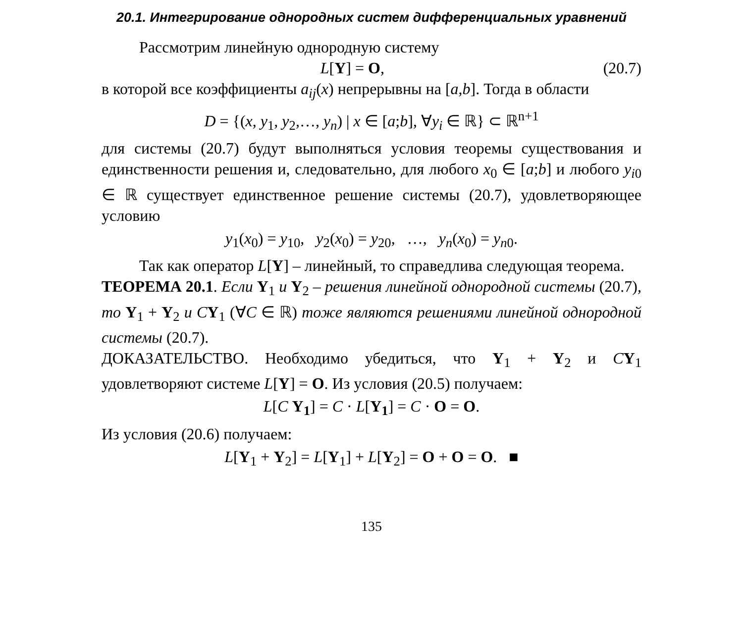20.1. Интегрирование однородных систем дифференциальных уравнений
Рассмотрим линейную однородную систему
L[Y] = O, (20.7)
в которой все коэффициенты a<sub>ij</sub>(x) непрерывны на [a,b]. Тогда в области
D = {(x, y<sub>1</sub>, y<sub>2</sub>,…, y<sub>n</sub>) | x ∈ [a;b], ∀y<sub>i</sub> ∈ ℝ} ⊂ ℝ<sup>n+1</sup>
для системы (20.7) будут выполняться условия теоремы существования и единственности решения и, следовательно, для любого x<sub>0</sub> ∈ [a;b] и любого y<sub>i0</sub> ∈ ℝ существует единственное решение системы (20.7), удовлетворяющее условию
y<sub>1</sub>(x<sub>0</sub>) = y<sub>10</sub>, y<sub>2</sub>(x<sub>0</sub>) = y<sub>20</sub>, …, y<sub>n</sub>(x<sub>0</sub>) = y<sub>n0</sub>.
Так как оператор L[Y] – линейный, то справедлива следующая теорема.
ТЕОРЕМА 20.1. Если Y<sub>1</sub> и Y<sub>2</sub> – решения линейной однородной системы (20.7), то Y<sub>1</sub> + Y<sub>2</sub> и CY<sub>1</sub> (∀C ∈ ℝ) тоже являются решениями линейной однородной системы (20.7).
ДОКАЗАТЕЛЬСТВО. Необходимо убедиться, что Y<sub>1</sub> + Y<sub>2</sub> и CY<sub>1</sub> удовлетворяют системе L[Y] = O. Из условия (20.5) получаем:
L[C Y<sub>1</sub>] = C · L[Y<sub>1</sub>] = C · O = O.
Из условия (20.6) получаем:
L[Y<sub>1</sub> + Y<sub>2</sub>] = L[Y<sub>1</sub>] + L[Y<sub>2</sub>] = O + O = O. ■
135